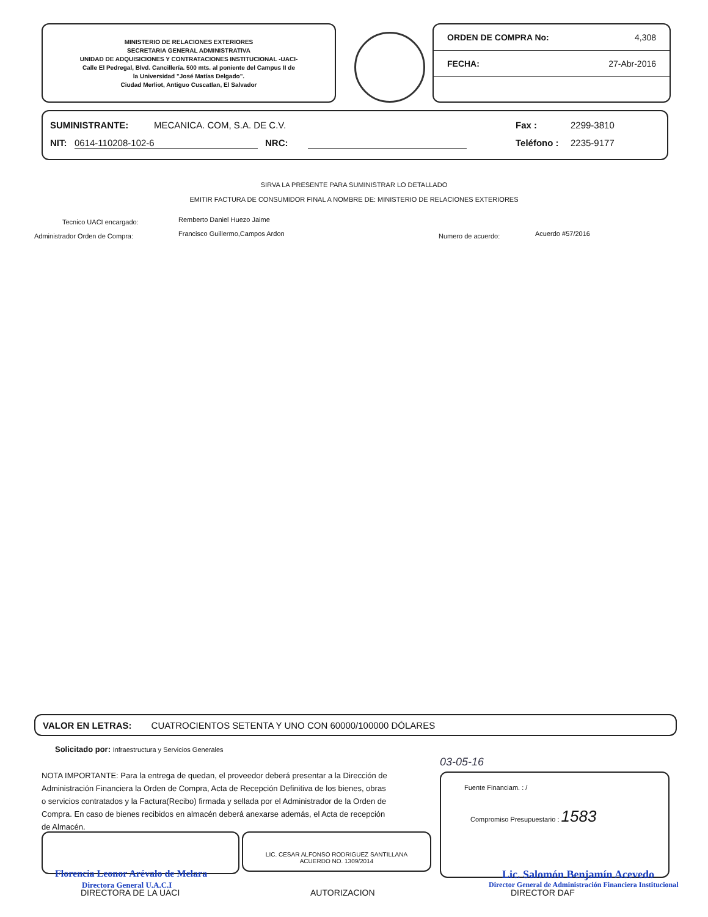MINISTERIO DE RELACIONES EXTERIORES
SECRETARIA GENERAL ADMINISTRATIVA
UNIDAD DE ADQUISICIONES Y CONTRATACIONES INSTITUCIONAL -UACI-
Calle El Pedregal, Blvd. Cancillería. 500 mts. al poniente del Campus II de
la Universidad "José Matías Delgado".
Ciudad Merliot, Antiguo Cuscatlan, El Salvador
ORDEN DE COMPRA No: 4,308
FECHA: 27-Abr-2016
SUMINISTRANTE: MECANICA. COM, S.A. DE C.V. Fax : 2299-3810
NIT: 0614-110208-102-6 NRC: Teléfono : 2235-9177
SIRVA LA PRESENTE PARA SUMINISTRAR LO DETALLADO
EMITIR FACTURA DE CONSUMIDOR FINAL A NOMBRE DE: MINISTERIO DE RELACIONES EXTERIORES
Tecnico UACI encargado: Remberto Daniel Huezo Jaime
Administrador Orden de Compra:
Francisco Guillermo,Campos Ardon
Numero de acuerdo: Acuerdo #57/2016
VALOR EN LETRAS: CUATROCIENTOS SETENTA Y UNO CON 60000/100000 DÓLARES
Solicitado por: Infraestructura y Servicios Generales
NOTA IMPORTANTE: Para la entrega de quedan, el proveedor deberá presentar a la Dirección de Administración Financiera la Orden de Compra, Acta de Recepción Definitiva de los bienes, obras o servicios contratados y la Factura(Recibo) firmada y sellada por el Administrador de la Orden de Compra. En caso de bienes recibidos en almacén deberá anexarse además, el Acta de recepción de Almacén.
03-05-16
Fuente Financiam. : /
Compromiso Presupuestario : 1583
LIC. CESAR ALFONSO RODRIGUEZ SANTILLANA
ACUERDO NO. 1309/2014
Florencia Leonor Arévalo de Melara
Directora General U.A.C.I
DIRECTORA DE LA UACI AUTORIZACION
Lic. Salomón Benjamín Acevedo
Director General de Administración Financiera Institucional
DIRECTOR DAF